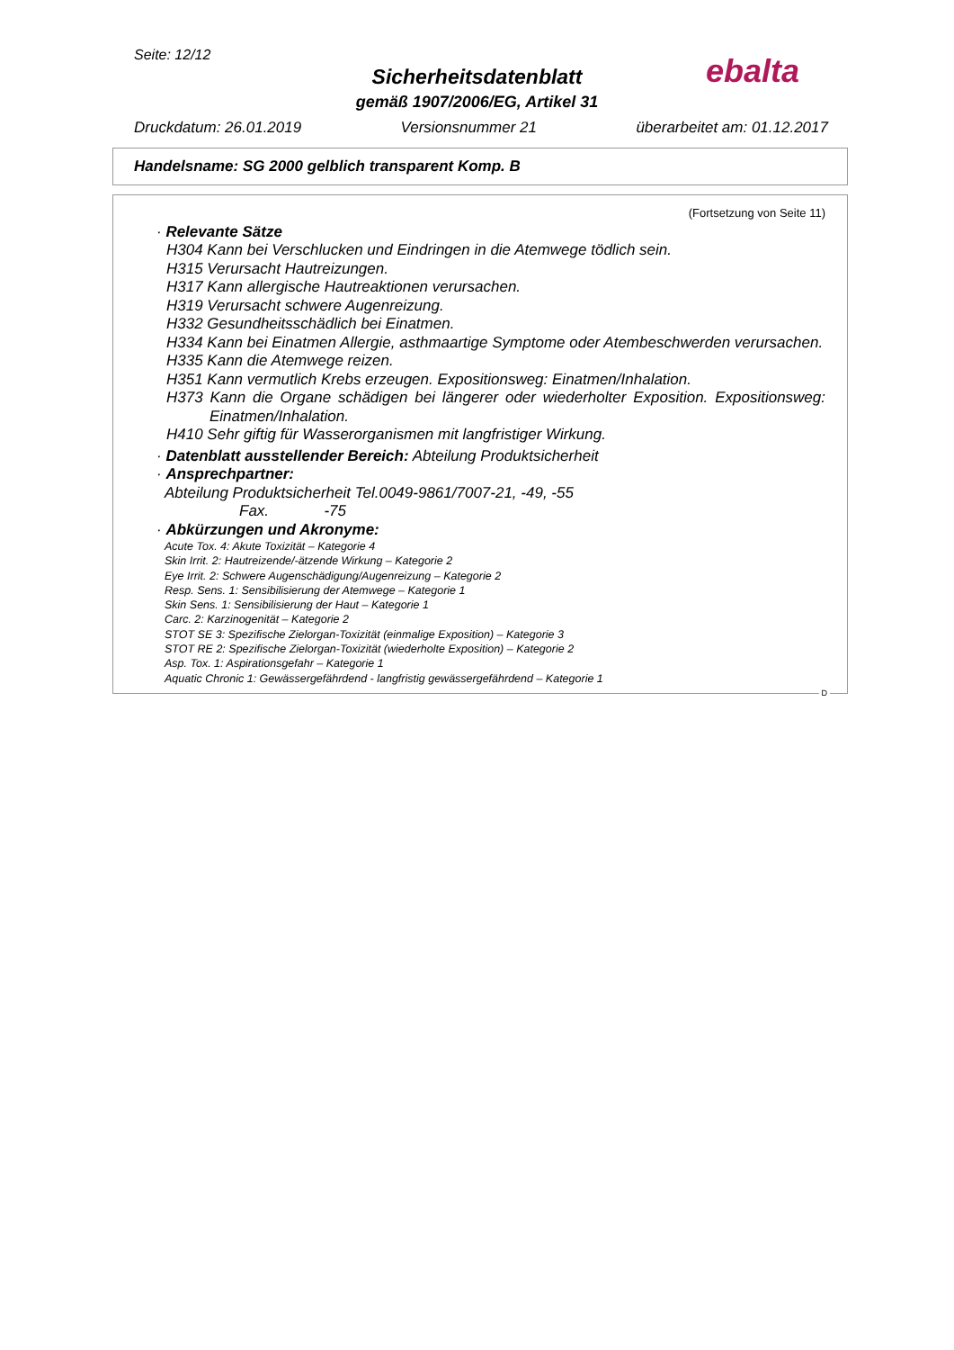Seite: 12/12 ebalta
Sicherheitsdatenblatt
gemäß 1907/2006/EG, Artikel 31
Druckdatum: 26.01.2019 Versionsnummer 21 überarbeitet am: 01.12.2017
Handelsname: SG 2000 gelblich transparent Komp. B
(Fortsetzung von Seite 11)
· Relevante Sätze
H304 Kann bei Verschlucken und Eindringen in die Atemwege tödlich sein.
H315 Verursacht Hautreizungen.
H317 Kann allergische Hautreaktionen verursachen.
H319 Verursacht schwere Augenreizung.
H332 Gesundheitsschädlich bei Einatmen.
H334 Kann bei Einatmen Allergie, asthmaartige Symptome oder Atembeschwerden verursachen.
H335 Kann die Atemwege reizen.
H351 Kann vermutlich Krebs erzeugen. Expositionsweg: Einatmen/Inhalation.
H373 Kann die Organe schädigen bei längerer oder wiederholter Exposition. Expositionsweg: Einatmen/Inhalation.
H410 Sehr giftig für Wasserorganismen mit langfristiger Wirkung.
· Datenblatt ausstellender Bereich: Abteilung Produktsicherheit
· Ansprechpartner:
Abteilung Produktsicherheit Tel.0049-9861/7007-21, -49, -55
Fax. -75
· Abkürzungen und Akronyme:
Acute Tox. 4: Akute Toxizität – Kategorie 4
Skin Irrit. 2: Hautreizende/-ätzende Wirkung – Kategorie 2
Eye Irrit. 2: Schwere Augenschädigung/Augenreizung – Kategorie 2
Resp. Sens. 1: Sensibilisierung der Atemwege – Kategorie 1
Skin Sens. 1: Sensibilisierung der Haut – Kategorie 1
Carc. 2: Karzinogenität – Kategorie 2
STOT SE 3: Spezifische Zielorgan-Toxizität (einmalige Exposition) – Kategorie 3
STOT RE 2: Spezifische Zielorgan-Toxizität (wiederholte Exposition) – Kategorie 2
Asp. Tox. 1: Aspirationsgefahr – Kategorie 1
Aquatic Chronic 1: Gewässergefährdend - langfristig gewässergefährdend – Kategorie 1
D